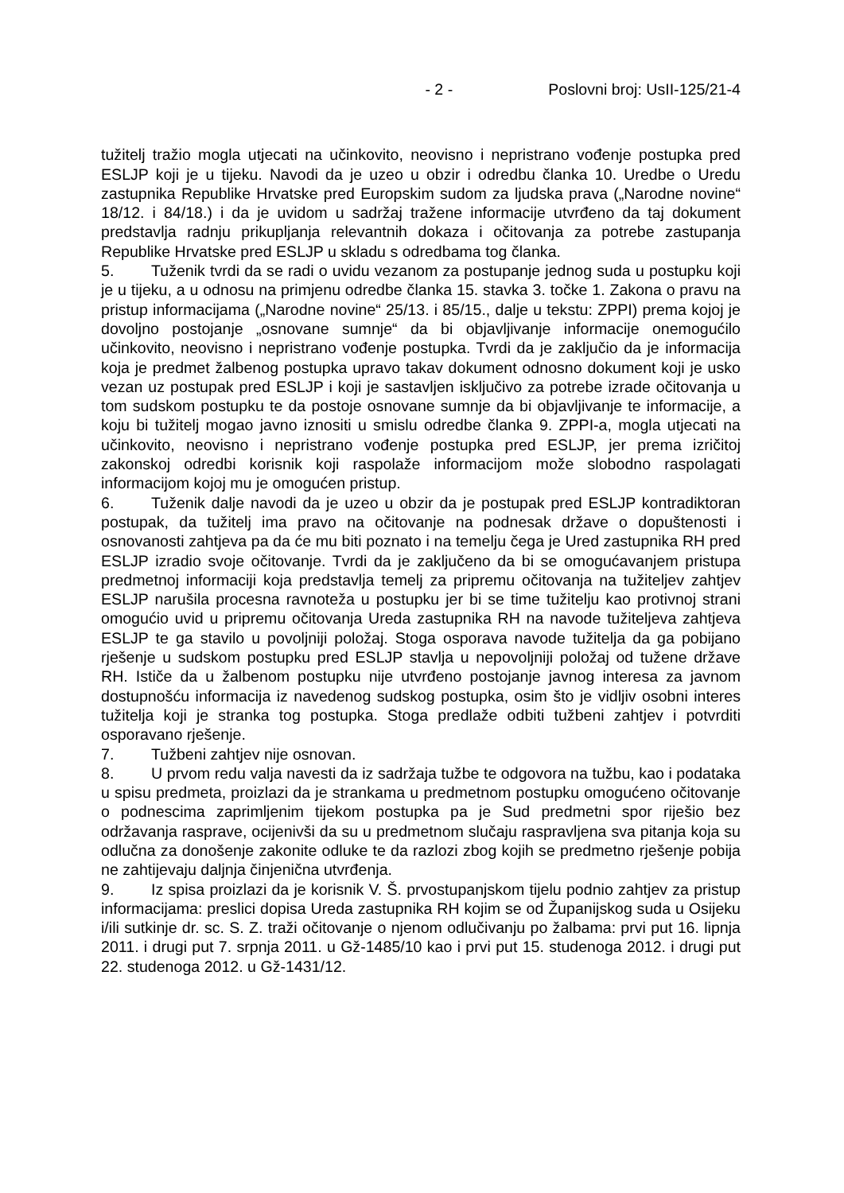- 2 - Poslovni broj: UsII-125/21-4
tužitelj tražio mogla utjecati na učinkovito, neovisno i nepristrano vođenje postupka pred ESLJP koji je u tijeku. Navodi da je uzeo u obzir i odredbu članka 10. Uredbe o Uredu zastupnika Republike Hrvatske pred Europskim sudom za ljudska prava („Narodne novine“ 18/12. i 84/18.) i da je uvidom u sadržaj tražene informacije utvrđeno da taj dokument predstavlja radnju prikupljanja relevantnih dokaza i očitovanja za potrebe zastupanja Republike Hrvatske pred ESLJP u skladu s odredbama tog članka.
5. Tuženik tvrdi da se radi o uvidu vezanom za postupanje jednog suda u postupku koji je u tijeku, a u odnosu na primjenu odredbe članka 15. stavka 3. točke 1. Zakona o pravu na pristup informacijama („Narodne novine“ 25/13. i 85/15., dalje u tekstu: ZPPI) prema kojoj je dovoljno postojanje „osnovane sumnje“ da bi objavljivanje informacije onemogućilo učinkovito, neovisno i nepristrano vođenje postupka. Tvrdi da je zaključio da je informacija koja je predmet žalbenog postupka upravo takav dokument odnosno dokument koji je usko vezan uz postupak pred ESLJP i koji je sastavljen isključivo za potrebe izrade očitovanja u tom sudskom postupku te da postoje osnovane sumnje da bi objavljivanje te informacije, a koju bi tužitelj mogao javno iznositi u smislu odredbe članka 9. ZPPI-a, mogla utjecati na učinkovito, neovisno i nepristrano vođenje postupka pred ESLJP, jer prema izričitoj zakonskoj odredbi korisnik koji raspolaže informacijom može slobodno raspolagati informacijom kojoj mu je omogućen pristup.
6. Tuženik dalje navodi da je uzeo u obzir da je postupak pred ESLJP kontradiktoran postupak, da tužitelj ima pravo na očitovanje na podnesak države o dopuštenosti i osnovanosti zahtjeva pa da će mu biti poznato i na temelju čega je Ured zastupnika RH pred ESLJP izradio svoje očitovanje. Tvrdi da je zaključeno da bi se omogućavanjem pristupa predmetnoj informaciji koja predstavlja temelj za pripremu očitovanja na tužiteljev zahtjev ESLJP narušila procesna ravnoteža u postupku jer bi se time tužitelju kao protivnoj strani omogućio uvid u pripremu očitovanja Ureda zastupnika RH na navode tužiteljeva zahtjeva ESLJP te ga stavilo u povoljniji položaj. Stoga osporava navode tužitelja da ga pobijano rješenje u sudskom postupku pred ESLJP stavlja u nepovoljniji položaj od tužene države RH. Ističe da u žalbenom postupku nije utvrđeno postojanje javnog interesa za javnom dostupnošću informacija iz navedenog sudskog postupka, osim što je vidljiv osobni interes tužitelja koji je stranka tog postupka. Stoga predlaže odbiti tužbeni zahtjev i potvrditi osporavano rješenje.
7. Tužbeni zahtjev nije osnovan.
8. U prvom redu valja navesti da iz sadržaja tužbe te odgovora na tužbu, kao i podataka u spisu predmeta, proizlazi da je strankama u predmetnom postupku omogućeno očitovanje o podnescima zaprimljenim tijekom postupka pa je Sud predmetni spor riješio bez održavanja rasprave, ocijenivši da su u predmetnom slučaju raspravljena sva pitanja koja su odlučna za donošenje zakonite odluke te da razlozi zbog kojih se predmetno rješenje pobija ne zahtijevaju daljnja činjenična utvrđenja.
9. Iz spisa proizlazi da je korisnik V. Š. prvostupanjskom tijelu podnio zahtjev za pristup informacijama: preslici dopisa Ureda zastupnika RH kojim se od Županijskog suda u Osijeku i/ili sutkinje dr. sc. S. Z. traži očitovanje o njenom odlučivanju po žalbama: prvi put 16. lipnja 2011. i drugi put 7. srpnja 2011. u Gž-1485/10 kao i prvi put 15. studenoga 2012. i drugi put 22. studenoga 2012. u Gž-1431/12.